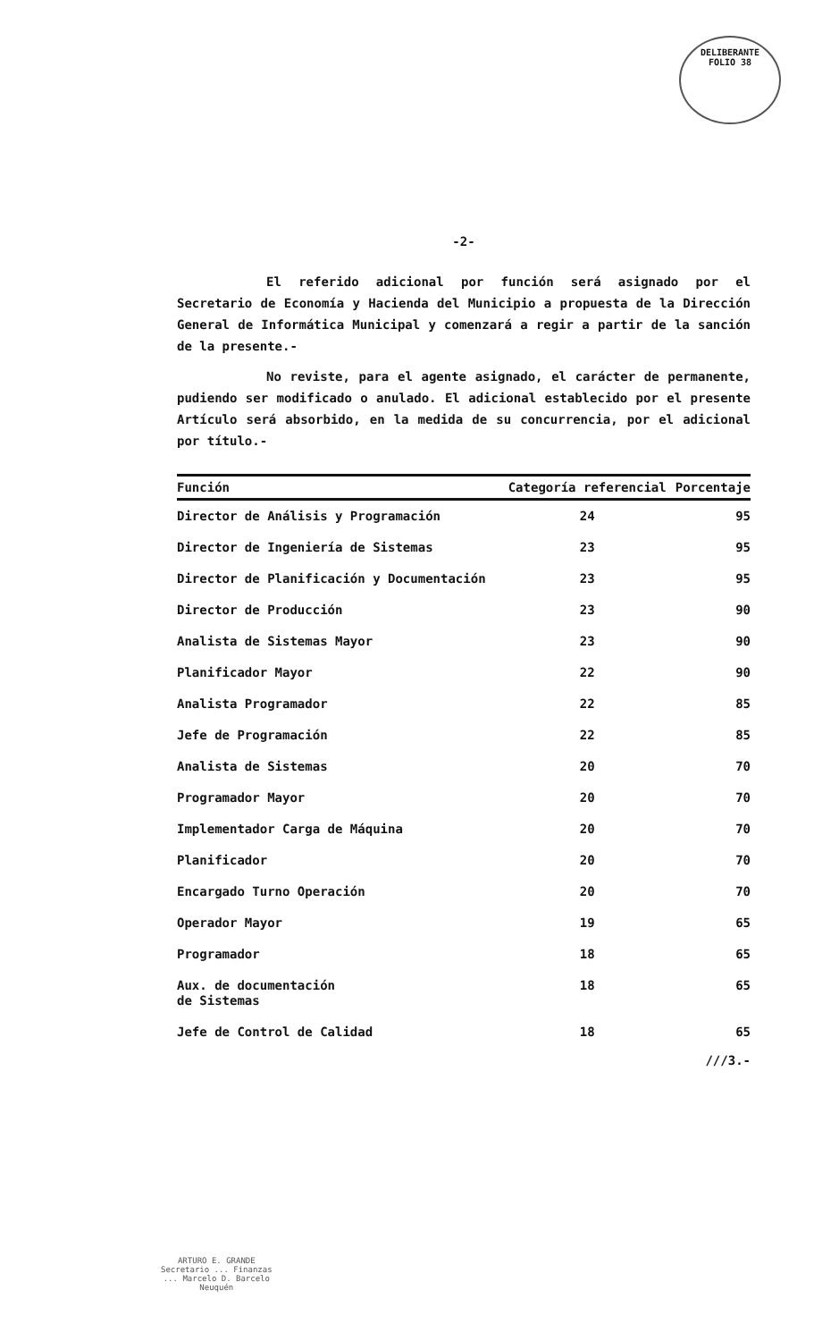DELIBERANTE
FOLIO 38
-2-
El referido adicional por función será asignado por el Secretario de Economía y Hacienda del Municipio a propuesta de la Dirección General de Informática Municipal y comenzará a regir a partir de la sanción de la presente.-
No reviste, para el agente asignado, el carácter de permanente, pudiendo ser modificado o anulado. El adicional establecido por el presente Artículo será absorbido, en la medida de su concurrencia, por el adicional por título.-
| Función | Categoría referencial | Porcentaje |
| --- | --- | --- |
| Director de Análisis y Programación | 24 | 95 |
| Director de Ingeniería de Sistemas | 23 | 95 |
| Director de Planificación y Documentación | 23 | 95 |
| Director de Producción | 23 | 90 |
| Analista de Sistemas Mayor | 23 | 90 |
| Planificador Mayor | 22 | 90 |
| Analista Programador | 22 | 85 |
| Jefe de Programación | 22 | 85 |
| Analista de Sistemas | 20 | 70 |
| Programador Mayor | 20 | 70 |
| Implementador Carga de Máquina | 20 | 70 |
| Planificador | 20 | 70 |
| Encargado Turno Operación | 20 | 70 |
| Operador Mayor | 19 | 65 |
| Programador | 18 | 65 |
| Aux. de documentación de Sistemas | 18 | 65 |
| Jefe de Control de Calidad | 18 | 65 |
///3.-
ARTURO E. GRANDE
Secretario ... Finanzas
... Marcelo D. Barcelo
Neuquén